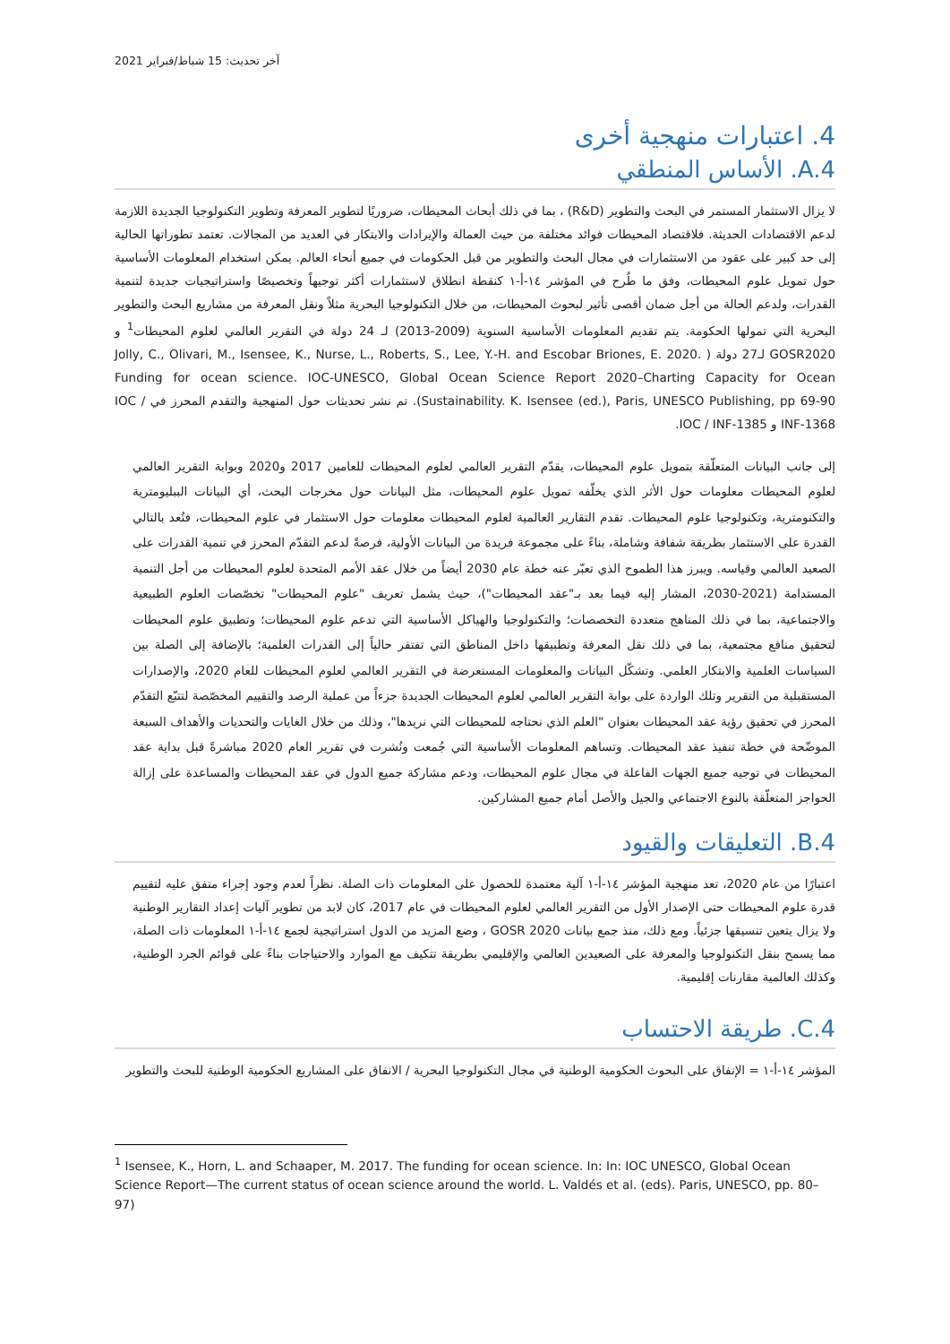آخر تحديث: 15 شباط/فبراير 2021
4. اعتبارات منهجية أخرى
A.4. الأساس المنطقي
لا يزال الاستثمار المستمر في البحث والتطوير (R&D) ، بما في ذلك أبحاث المحيطات، ضروريًا لتطوير المعرفة وتطوير التكنولوجيا الجديدة اللازمة لدعم الاقتصادات الحديثة. فلاقتصاد المحيطات فوائد مختلفة من حيث العمالة والإيرادات والابتكار في العديد من المجالات. تعتمد تطوراتها الحالية إلى حد كبير على عقود من الاستثمارات في مجال البحث والتطوير من قبل الحكومات في جميع أنحاء العالم. يمكن استخدام المعلومات الأساسية حول تمويل علوم المحيطات، وفق ما طُرح في المؤشر ١٤-أ-١ كنقطة انطلاق لاستثمارات أكثر توجيهاً وتخصيصًا واستراتيجيات جديدة لتنمية القدرات، ولدعم الحالة من أجل ضمان أقصى تأثير لبحوث المحيطات، من خلال التكنولوجيا البحرية مثلاً ونقل المعرفة من مشاريع البحث والتطوير البحرية التي تمولها الحكومة. يتم تقديم المعلومات الأساسية السنوية (2009-2013) لـ 24 دولة في التقرير العالمي لعلوم المحيطات<sup>1</sup> و GOSR2020 لـ27 دولة ( Jolly, C., Olivari, M., Isensee, K., Nurse, L., Roberts, S., Lee, Y.-H. and Escobar Briones, E. 2020. Funding for ocean science. IOC-UNESCO, Global Ocean Science Report 2020–Charting Capacity for Ocean Sustainability. K. Isensee (ed.), Paris, UNESCO Publishing, pp 69-90). تم نشر تحديثات حول المنهجية والتقدم المحرز في IOC / INF-1368 و IOC / INF-1385.
إلى جانب البيانات المتعلّقة بتمويل علوم المحيطات، يقدّم التقرير العالمي لعلوم المحيطات للعامين 2017 و2020 وبوابة التقرير العالمي لعلوم المحيطات معلومات حول الأثر الذي يخلّفه تمويل علوم المحيطات، مثل البيانات حول مخرجات البحث، أي البيانات الببليومترية والتكنومترية، وتكنولوجيا علوم المحيطات. تقدم التقارير العالمية لعلوم المحيطات معلومات حول الاستثمار في علوم المحيطات، فتُعد بالتالي القدرة على الاستثمار بطريقة شفافة وشاملة، بناءً على مجموعة فريدة من البيانات الأولية، فرصةً لدعم التقدّم المحرز في تنمية القدرات على الصعيد العالمي وقياسه. ويبرز هذا الطموح الذي تعبّر عنه خطة عام 2030 أيضاً من خلال عقد الأمم المتحدة لعلوم المحيطات من أجل التنمية المستدامة (2021-2030، المشار إليه فيما بعد بـ"عقد المحيطات")، حيث يشمل تعريف "علوم المحيطات" تخصّصات العلوم الطبيعية والاجتماعية، بما في ذلك المناهج متعددة التخصصات؛ والتكنولوجيا والهياكل الأساسية التي تدعم علوم المحيطات؛ وتطبيق علوم المحيطات لتحقيق منافع مجتمعية، بما في ذلك نقل المعرفة وتطبيقها داخل المناطق التي تفتقر حالياً إلى القدرات العلمية؛ بالإضافة إلى الصلة بين السياسات العلمية والابتكار العلمي. وتشكّل البيانات والمعلومات المستعرضة في التقرير العالمي لعلوم المحيطات للعام 2020، والإصدارات المستقبلية من التقرير وتلك الواردة على بوابة التقرير العالمي لعلوم المحيطات الجديدة جزءاً من عملية الرصد والتقييم المخصّصة لتتبّع التقدّم المحرز في تحقيق رؤية عقد المحيطات بعنوان "العلم الذي نحتاجه للمحيطات التي نريدها"، وذلك من خلال الغايات والتحديات والأهداف السبعة الموضّحة في خطة تنفيذ عقد المحيطات. وتساهم المعلومات الأساسية التي جُمعت ونُشرت في تقرير العام 2020 مباشرةً قبل بداية عقد المحيطات في توجيه جميع الجهات الفاعلة في مجال علوم المحيطات، ودعم مشاركة جميع الدول في عقد المحيطات والمساعدة على إزالة الحواجز المتعلّقة بالنوع الاجتماعي والجيل والأصل أمام جميع المشاركين.
B.4. التعليقات والقيود
اعتبارًا من عام 2020، تعد منهجية المؤشر ١٤-أ-١ آلية معتمدة للحصول على المعلومات ذات الصلة. نظراً لعدم وجود إجراء متفق عليه لتقييم قدرة علوم المحيطات حتى الإصدار الأول من التقرير العالمي لعلوم المحيطات في عام 2017، كان لابد من تطوير آليات إعداد التقارير الوطنية ولا يزال يتعين تنسيقها جزئياً. ومع ذلك، منذ جمع بيانات GOSR 2020 ، وضع المزيد من الدول استراتيجية لجمع ١٤-أ-١ المعلومات ذات الصلة، مما يسمح بنقل التكنولوجيا والمعرفة على الصعيدين العالمي والإقليمي بطريقة تتكيف مع الموارد والاحتياجات بناءً على قوائم الجرد الوطنية، وكذلك العالمية مقارنات إقليمية.
C.4. طريقة الاحتساب
المؤشر ١٤-أ-١ = الإنفاق على البحوث الحكومية الوطنية في مجال التكنولوجيا البحرية / الانفاق على المشاريع الحكومية الوطنية للبحث والتطوير
<sup>1</sup> Isensee, K., Horn, L. and Schaaper, M. 2017. The funding for ocean science. In: In: IOC UNESCO, Global Ocean Science Report—The current status of ocean science around the world. L. Valdés et al. (eds). Paris, UNESCO, pp. 80–97)